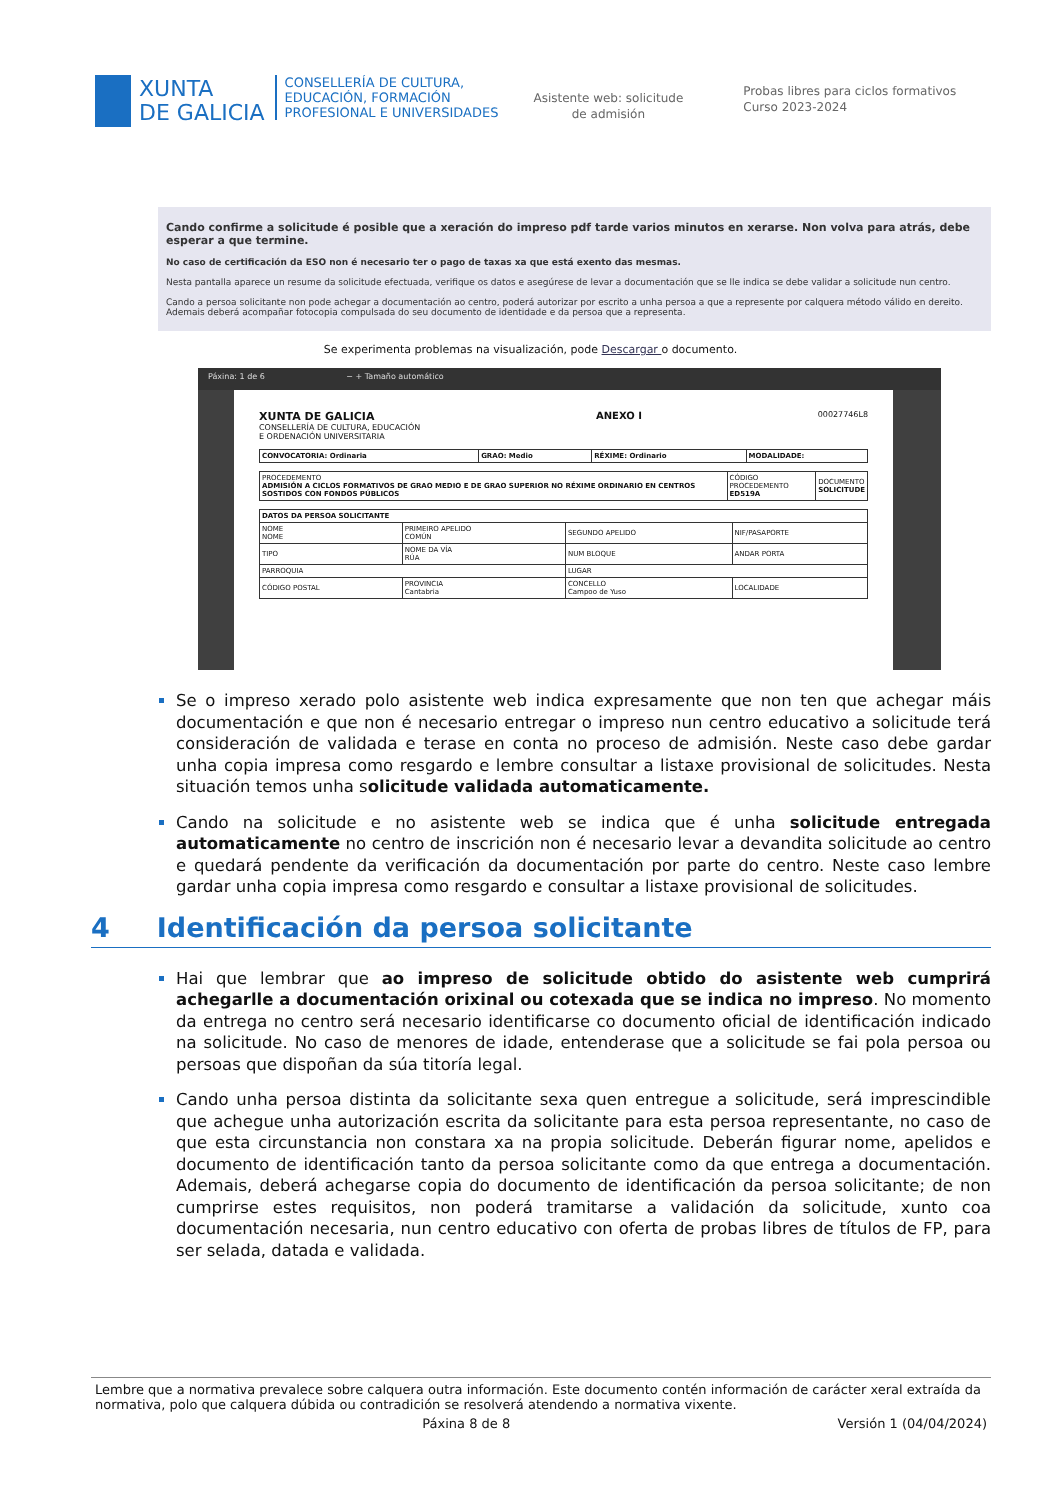XUNTA
DE GALICIA
CONSELLERÍA DE CULTURA,
EDUCACIÓN, FORMACIÓN
PROFESIONAL E UNIVERSIDADES
Asistente web: solicitude
de admisión
Probas libres para ciclos formativos
Curso 2023-2024
Cando confirme a solicitude é posible que a xeración do impreso pdf tarde varios minutos en xerarse. Non volva para atrás, debe esperar a que termine.
No caso de certificación da ESO non é necesario ter o pago de taxas xa que está exento das mesmas.
Nesta pantalla aparece un resume da solicitude efectuada, verifique os datos e asegúrese de levar a documentación que se lle indica se debe validar a solicitude nun centro.
Cando a persoa solicitante non pode achegar a documentación ao centro, poderá autorizar por escrito a unha persoa a que a represente por calquera método válido en dereito. Ademais deberá acompañar fotocopia compulsada do seu documento de identidade e da persoa que a representa.
Se experimenta problemas na visualización, pode Descargar o documento.
Páxina: 1 de 6 − + Tamaño automático
XUNTA DE GALICIA
CONSELLERÍA DE CULTURA, EDUCACIÓN
E ORDENACIÓN UNIVERSITARIA
ANEXO I
00027746L8
| CONVOCATORIA: Ordinaria | GRAO: Medio | RÉXIME: Ordinario | MODALIDADE: |
| PROCEDEMENTO ADMISIÓN A CICLOS FORMATIVOS DE GRAO MEDIO E DE GRAO SUPERIOR NO RÉXIME ORDINARIO EN CENTROS SOSTIDOS CON FONDOS PÚBLICOS | CÓDIGO PROCEDEMENTO ED519A | DOCUMENTO SOLICITUDE |
| DATOS DA PERSOA SOLICITANTE | | | |
| NOME NOME | PRIMEIRO APELIDO COMÚN | SEGUNDO APELIDO | NIF/PASAPORTE |
| TIPO | NOME DA VÍA RÚA | NUM BLOQUE | ANDAR PORTA |
| PARROQUIA | | LUGAR | |
| CÓDIGO POSTAL | PROVINCIA Cantabria | CONCELLO Campoo de Yuso | LOCALIDADE |
Se o impreso xerado polo asistente web indica expresamente que non ten que achegar máis documentación e que non é necesario entregar o impreso nun centro educativo a solicitude terá consideración de validada e terase en conta no proceso de admisión. Neste caso debe gardar unha copia impresa como resgardo e lembre consultar a listaxe provisional de solicitudes. Nesta situación temos unha solicitude validada automaticamente.
Cando na solicitude e no asistente web se indica que é unha solicitude entregada automaticamente no centro de inscrición non é necesario levar a devandita solicitude ao centro e quedará pendente da verificación da documentación por parte do centro. Neste caso lembre gardar unha copia impresa como resgardo e consultar a listaxe provisional de solicitudes.
4 Identificación da persoa solicitante
Hai que lembrar que ao impreso de solicitude obtido do asistente web cumprirá achegarlle a documentación orixinal ou cotexada que se indica no impreso. No momento da entrega no centro será necesario identificarse co documento oficial de identificación indicado na solicitude. No caso de menores de idade, entenderase que a solicitude se fai pola persoa ou persoas que dispoñan da súa titoría legal.
Cando unha persoa distinta da solicitante sexa quen entregue a solicitude, será imprescindible que achegue unha autorización escrita da solicitante para esta persoa representante, no caso de que esta circunstancia non constara xa na propia solicitude. Deberán figurar nome, apelidos e documento de identificación tanto da persoa solicitante como da que entrega a documentación. Ademais, deberá achegarse copia do documento de identificación da persoa solicitante; de non cumprirse estes requisitos, non poderá tramitarse a validación da solicitude, xunto coa documentación necesaria, nun centro educativo con oferta de probas libres de títulos de FP, para ser selada, datada e validada.
Lembre que a normativa prevalece sobre calquera outra información. Este documento contén información de carácter xeral extraída da normativa, polo que calquera dúbida ou contradición se resolverá atendendo a normativa vixente.
Páxina 8 de 8 Versión 1 (04/04/2024)